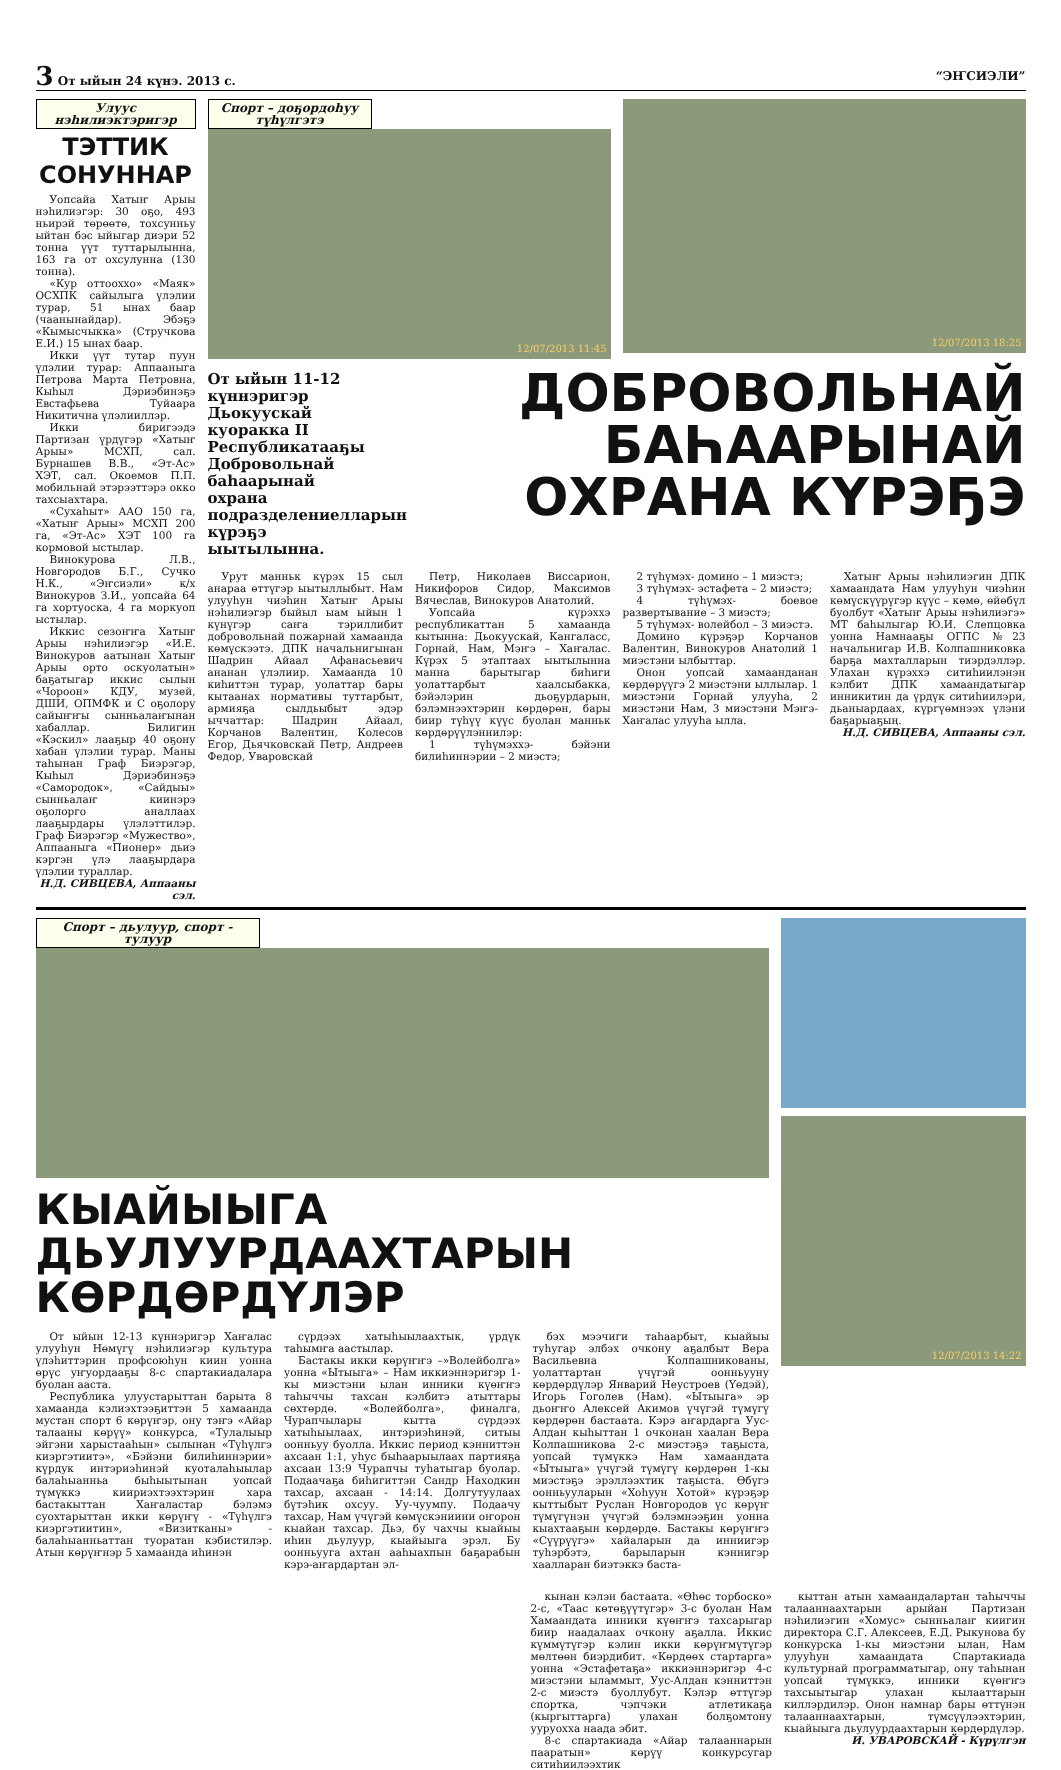3 От ыйын 24 күнэ. 2013 с. “ЭҤСИЭЛИ”
Улуус нэһилиэктэригэр
ТЭТТИК СОНУННАР
Уопсайа Хатыҥ Арыы нэһилиэгэр: 30 оҕо, 493 ньирэй төрөөтө, тохсунньу ыйтан бэс ыйыгар диэри 52 тонна үүт туттарылынна, 163 га от охсулунна (130 тонна).
«Кур оттоохxо» «Маяк» ОСХПК сайылыга үлэлии турар, 51 ынах баар (чаанынайдар). Эбэҕэ «Кымысчыкка» (Стручкова Е.И.) 15 ынах баар.
Икки үүт тутар пуун үлэлии турар: Аппааныга Петрова Марта Петровна, Кыһыл Дэриэбинэҕэ Евстафьева Туйаара Никитична үлэлииллэр.
Икки биригээдэ Партизан үрдүгэр «Хатыҥ Арыы» МСХП, сал. Бурнашев В.В., «Эт-Ас» ХЭТ, сал. Окоемов П.П. мобильнай этэрээттэрэ окко тахсыахтара.
«Сухаһыт» ААО 150 га, «Хатыҥ Арыы» МСХП 200 га, «Эт-Ас» ХЭТ 100 га кормовой ыстылар.
Винокурова Л.В., Новгородов Б.Г., Сучко Н.К., «Эҥсиэли» к/х Винокуров З.И., уопсайа 64 га хортуоска, 4 га моркуоп ыстылар.
Иккис сезоҥҥа Хатыҥ Арыы нэһилиэгэр «И.Е. Винокуров аатынан Хатыҥ Арыы орто оскуолатын» баҕатыгар иккис сылын «Чороон» КДУ, музей, ДШИ, ОПМФК и С оҕолору сайыҥҥы сынньалаҥынан хабаллар. Билигин «Кэскил» лааҕыр 40 оҕону хабан үлэлии турар. Маны таһынан Граф Биэрэгэр, Кыһыл Дэриэбинэҕэ «Самородок», «Сайдыы» сынньалаҥ киинэрэ оҕолорго аналлаах лааҕырдары үлэлэттилэр. Граф Биэрэгэр «Мужество», Аппааныга «Пионер» дьиэ кэргэн үлэ лааҕырдара үлэлии тураллар.
Н.Д. СИВЦЕВА, Аппааны сэл.
Спорт – доҕордоһуу түһүлгэтэ
12/07/2013 11:45
12/07/2013 18:25
От ыйын 11-12 күннэригэр Дьокуускай куоракка II Республикатааҕы Добровольнай баһаарынай охрана подразделениелларын күрэҕэ ыытылынна.
ДОБРОВОЛЬНАЙ БАҺААРЫНАЙ ОХРАНА КҮРЭҔЭ
Урут манньк күрэх 15 сыл анараа өттүгэр ыытыллыбыт. Нам улууһун чиэһин Хатыҥ Арыы нэһилиэгэр быйыл ыам ыйын 1 күнүгэр саҥа тэриллибит добровольнай пожарнай хамаанда көмүскээтэ. ДПК начальнигынан Шадрин Айаал Афанасьевич ананан үлэлиир. Хамаанда 10 киһиттэн турар, уолаттар бары кытаанах нормативы туттарбыт, армияҕа сылдьыбыт эдэр ыччаттар: Шадрин Айаал, Корчанов Валентин, Колесов Егор, Дьячковскай Петр, Андреев Федор, Уваровскай
Петр, Николаев Виссарион, Никифоров Сидор, Максимов Вячеслав, Винокуров Анатолий.
Уопсайа күрэххэ республикаттан 5 хамаанда кытынна: Дьокуускай, Кангаласс, Горнай, Нам, Мэҥэ – Хаҥалас. Күрэх 5 этаптаах ыытылынна манна барытыгар биһиги уолаттарбыт хаалсыбакка, бэйэлэрин дьоҕурдарын, бэлэмнээхтэрин көрдөрөн, бары биир түһүү күүс буолан манньк көрдөрүүлэннилэр:
1 түһүмэххэ- бэйэни билиһиннэрии – 2 миэстэ;
2 түһүмэх- домино – 1 миэстэ;
3 түһүмэх- эстафета – 2 миэстэ;
4 түһүмэх- боевое развертывание – 3 миэстэ;
5 түһүмэх- волейбол – 3 миэстэ.
Домино күрэҕэр Корчанов Валентин, Винокуров Анатолий 1 миэстэни ылбыттар.
Онон уопсай хамаанданан көрдөрүүгэ 2 миэстэни ыллылар. 1 миэстэни Горнай улууһа, 2 миэстэни Нам, 3 миэстэни Мэҥэ-Хаҥалас улууһа ылла.
Хатыҥ Арыы нэһилиэгин ДПК хамаандата Нам улууһун чиэһин көмүскүүрүгэр күүс – көмө, өйөбүл буолбут «Хатыҥ Арыы нэһилиэгэ» МТ баһылыгар Ю.И. Слепцовка уонна Намнааҕы ОГПС №23 начальнигар И.В. Колпашниковка барҕа махталларын тиэрдэллэр. Улахан күрэххэ ситиһиилэнэн кэлбит ДПК хамаандатыгар инникитин да үрдүк ситиһиилэри, дьаныардаах, күргүөмнээх үлэни баҕарыаҕың.
Н.Д. СИВЦЕВА, Аппааны сэл.
Спорт – дьулуур, спорт - тулуур
КЫАЙЫЫГА ДЬУЛУУРДААХТАРЫН КӨРДӨРДҮЛЭР
От ыйын 12-13 күннэригэр Хаҥалас улууһун Нөмүгү нэһилиэгэр культура үлэһиттэрин профсоюһун киин уонна өрүс уҥуордааҕы 8-с спартакиадалара буолан ааста.
Республика улуустарыттан барыта 8 хамаанда кэлиэхтээҕиттэн 5 хамаанда мустан спорт 6 көрүҥэр, ону тэҥэ «Айар талааны көрүү» конкурса, «Тулалыыр эйгэни харыстааһын» сылынан «Түһүлгэ киэргэтиитэ», «Бэйэни билиһиннэрии» күрдук интэриэһинэй куоталаһыылар балаһыанньа быһыытынан уопсай түмүккэ киириэхтээхтэрин хара бастакыттан Хаҥаластар бэлэмэ суохтарыттан икки көрүҥү - «Түһүлгэ киэргэтиитин», «Визитканы» - балаһыанньаттан туоратан кэбистилэр. Атын көрүҥнэр 5 хамаанда иһинэн
сүрдээх хатыһыылаахтык, үрдүк таһымҥа аастылар.
Бастакы икки көрүҥҥэ –»Волейболга» уонна «Ытыыга» – Нам иккиэннэригэр 1-кы миэстэни ылан инники күөҥҥэ таһыччы тахсан кэлбитэ атыттары сөхтөрдө. «Волейболга», финалга, Чурапчылары кытта сүрдээх хатыһыылаах, интэриэһинэй, ситыы оонньуу буолла. Иккис период кэнниттэн ахсаан 1:1, уһус быһаарыылаах партияҕа ахсаан 13:9 Чурапчы туһатыгар буолар. Подаачаҕа биһигиттэн Сандр Находкин тахсар, ахсаан - 14:14. Долгутуулаах бүтэһик охсуу. Уу-чуумпу. Подаачу тахсар, Нам үчүгэй көмүскэниини оҥорон кыайан тахсар. Дьэ, бу чахчы кыайыы иһин дьулуур, кыайыыга эрэл. Бу оонньууга ахтан ааһыахпын баҕарабын кэрэ-аҥардартан эл-
бэх мээчиги таһаарбыт, кыайыы туһугар элбэх очкону аҕалбыт Вера Васильевна Колпашникованы, уолаттартан үчүгэй оонньууну көрдөрдүлэр Январий Неустроев (Үөдэй), Игорь Гоголев (Нам). «Ытыыга» эр дьоҥҥо Алексей Акимов үчүгэй түмүгү көрдөрөн бастаата. Кэрэ аҥардарга Уус-Алдан кыһыттан 1 очконан хаалан Вера Колпашникова 2-с миэстэҕэ таҕыста, уопсай түмүккэ Нам хамаандата «Ытыыга» үчүгэй түмүгү көрдөрөн 1-кы миэстэҕэ эрэллээхтик таҕыста. Өбүгэ оонньууларын «Хоһуун Хотой» күрэҕэр кыттыбыт Руслан Новгородов үс көрүҥ түмүгүнэн үчүгэй бэлэмнээҕин уонна кыахтааҕын көрдөрдө. Бастакы көрүҥҥэ «Сүүрүүгэ» хайаларын да инниигэр туһэрбэтэ, барыларын кэннигэр хаалларан биэтэккэ баста-
12/07/2013 14:22
кынан кэлэн бастаата. «Өһөс торбоско» 2-с, «Таас көтөҕүүтүгэр» 3-с буолан Нам Хамаандата инники күөҥҥэ тахсарыгар биир наадалаах очкону аҕалла. Иккис күммүтүгэр кэлин икки көрүҥмүтүгэр мөлтөөн биэрдибит. «Көрдөөх стартарга» уонна «Эстафетаҕа» иккиэннэригэр 4-с миэстэни ыламмыт, Уус-Алдан кэнниттэн 2-с миэстэ буоллубут. Кэлэр өттүгэр спортка, чэпчэки атлетикаҕа (кыргыттарга) улахан болҕомтону ууруохха наада эбит.
8-с спартакиада «Айар талааннарын пааратын» көрүү конкурсугар ситиһиилээхтик
кыттан атын хамаандалартан таһыччы талааннаахтарын арыйан Партизан нэһилиэгин «Хомус» сынньалаҥ киигин директора С.Г. Алексеев, Е.Д. Рыкунова бу конкурска 1-кы миэстэни ылан, Нам улууһун хамаандата Спартакиада культурнай программатыгар, ону таһынан уопсай түмүккэ, инники күөҥҥэ тахсыытыгар улахан кылааттарын киллэрдилэр. Онон намнар бары өттүнэн талааннаахтарын, түмсүүлээхтэрин, кыайыыга дьулуурдаахтарын көрдөрдүлэр.
И. УВАРОВСКАЙ - Күрүлгэн